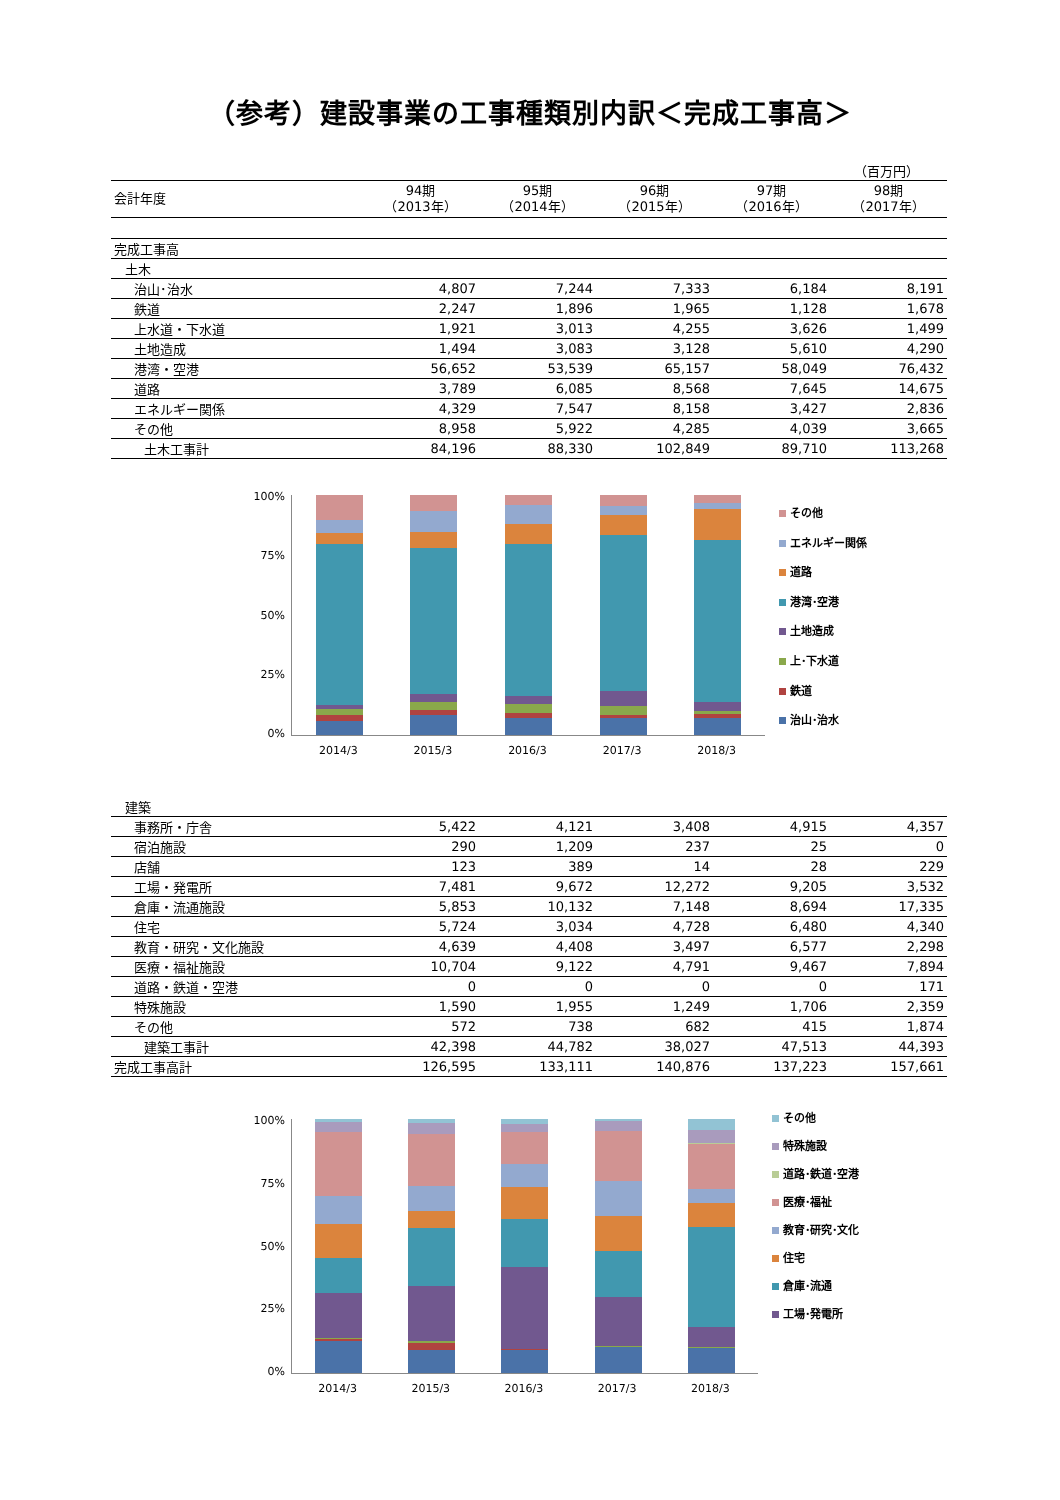（参考）建設事業の工事種類別内訳＜完成工事高＞
（百万円）
| 会計年度 | 94期 （2013年） | 95期 （2014年） | 96期 （2015年） | 97期 （2016年） | 98期 （2017年） |
| --- | --- | --- | --- | --- | --- |
| 完成工事高 | | | | | |
| 土木 | | | | | |
| 治山･治水 | 4,807 | 7,244 | 7,333 | 6,184 | 8,191 |
| 鉄道 | 2,247 | 1,896 | 1,965 | 1,128 | 1,678 |
| 上水道・下水道 | 1,921 | 3,013 | 4,255 | 3,626 | 1,499 |
| 土地造成 | 1,494 | 3,083 | 3,128 | 5,610 | 4,290 |
| 港湾・空港 | 56,652 | 53,539 | 65,157 | 58,049 | 76,432 |
| 道路 | 3,789 | 6,085 | 8,568 | 7,645 | 14,675 |
| エネルギー関係 | 4,329 | 7,547 | 8,158 | 3,427 | 2,836 |
| その他 | 8,958 | 5,922 | 4,285 | 4,039 | 3,665 |
| 土木工事計 | 84,196 | 88,330 | 102,849 | 89,710 | 113,268 |
100%
75%
50%
25%
0%
2014/3 2015/3 2016/3 2017/3 2018/3
その他
エネルギー関係
道路
港湾･空港
土地造成
上･下水道
鉄道
治山･治水
| 建築 | | | | | |
| 事務所・庁舎 | 5,422 | 4,121 | 3,408 | 4,915 | 4,357 |
| 宿泊施設 | 290 | 1,209 | 237 | 25 | 0 |
| 店舗 | 123 | 389 | 14 | 28 | 229 |
| 工場・発電所 | 7,481 | 9,672 | 12,272 | 9,205 | 3,532 |
| 倉庫・流通施設 | 5,853 | 10,132 | 7,148 | 8,694 | 17,335 |
| 住宅 | 5,724 | 3,034 | 4,728 | 6,480 | 4,340 |
| 教育・研究・文化施設 | 4,639 | 4,408 | 3,497 | 6,577 | 2,298 |
| 医療・福祉施設 | 10,704 | 9,122 | 4,791 | 9,467 | 7,894 |
| 道路・鉄道・空港 | 0 | 0 | 0 | 0 | 171 |
| 特殊施設 | 1,590 | 1,955 | 1,249 | 1,706 | 2,359 |
| その他 | 572 | 738 | 682 | 415 | 1,874 |
| 建築工事計 | 42,398 | 44,782 | 38,027 | 47,513 | 44,393 |
| 完成工事高計 | 126,595 | 133,111 | 140,876 | 137,223 | 157,661 |
100%
75%
50%
25%
0%
2014/3 2015/3 2016/3 2017/3 2018/3
その他
特殊施設
道路･鉄道･空港
医療･福祉
教育･研究･文化
住宅
倉庫･流通
工場･発電所